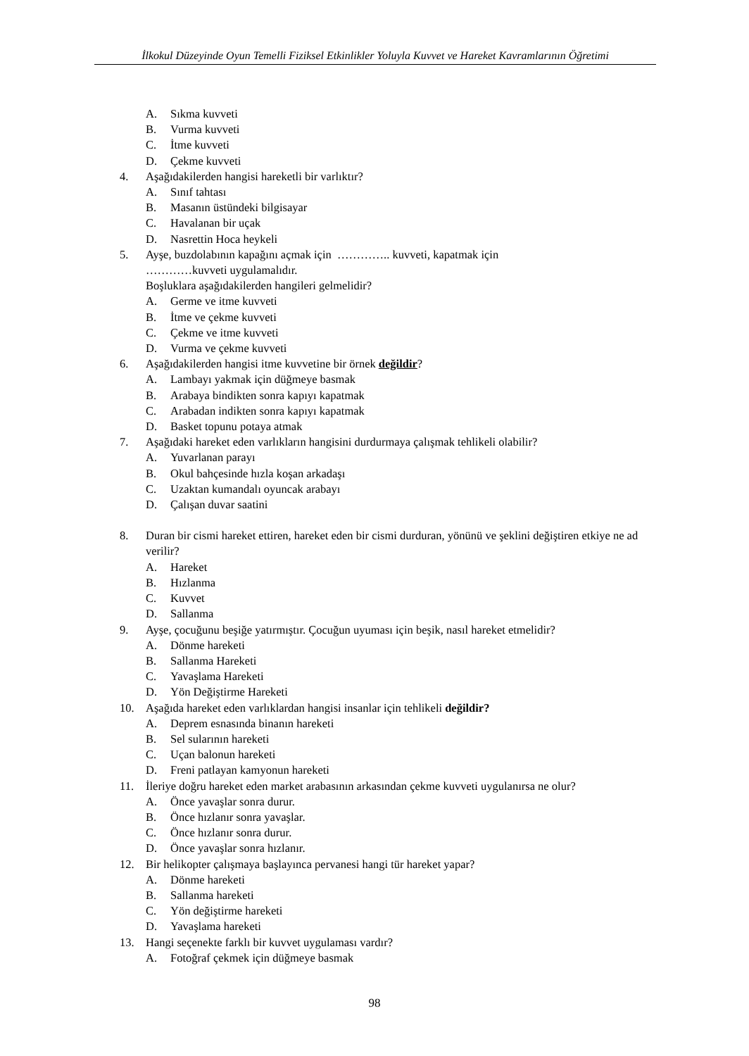İlkokul Düzeyinde Oyun Temelli Fiziksel Etkinlikler Yoluyla Kuvvet ve Hareket Kavramlarının Öğretimi
A. Sıkma kuvveti
B. Vurma kuvveti
C. İtme kuvveti
D. Çekme kuvveti
4. Aşağıdakilerden hangisi hareketli bir varlıktır?
A. Sınıf tahtası
B. Masanın üstündeki bilgisayar
C. Havalanan bir uçak
D. Nasrettin Hoca heykeli
5. Ayşe, buzdolabının kapağını açmak için ………….. kuvveti, kapatmak için
…………kuvveti uygulamalıdır.
Boşluklara aşağıdakilerden hangileri gelmelidir?
A. Germe ve itme kuvveti
B. İtme ve çekme kuvveti
C. Çekme ve itme kuvveti
D. Vurma ve çekme kuvveti
6. Aşağıdakilerden hangisi itme kuvvetine bir örnek değildir?
A. Lambayı yakmak için düğmeye basmak
B. Arabaya bindikten sonra kapıyı kapatmak
C. Arabadan indikten sonra kapıyı kapatmak
D. Basket topunu potaya atmak
7. Aşağıdaki hareket eden varlıkların hangisini durdurmaya çalışmak tehlikeli olabilir?
A. Yuvarlanan parayı
B. Okul bahçesinde hızla koşan arkadaşı
C. Uzaktan kumandalı oyuncak arabayı
D. Çalışan duvar saatini
8. Duran bir cismi hareket ettiren, hareket eden bir cismi durduran, yönünü ve şeklini değiştiren etkiye ne ad verilir?
A. Hareket
B. Hızlanma
C. Kuvvet
D. Sallanma
9. Ayşe, çocuğunu beşiğe yatırmıştır. Çocuğun uyuması için beşik, nasıl hareket etmelidir?
A. Dönme hareketi
B. Sallanma Hareketi
C. Yavaşlama Hareketi
D. Yön Değiştirme Hareketi
10. Aşağıda hareket eden varlıklardan hangisi insanlar için tehlikeli değildir?
A. Deprem esnasında binanın hareketi
B. Sel sularının hareketi
C. Uçan balonun hareketi
D. Freni patlayan kamyonun hareketi
11. İleriye doğru hareket eden market arabasının arkasından çekme kuvveti uygulanırsa ne olur?
A. Önce yavaşlar sonra durur.
B. Önce hızlanır sonra yavaşlar.
C. Önce hızlanır sonra durur.
D. Önce yavaşlar sonra hızlanır.
12. Bir helikopter çalışmaya başlayınca pervanesi hangi tür hareket yapar?
A. Dönme hareketi
B. Sallanma hareketi
C. Yön değiştirme hareketi
D. Yavaşlama hareketi
13. Hangi seçenekte farklı bir kuvvet uygulaması vardır?
A. Fotoğraf çekmek için düğmeye basmak
98